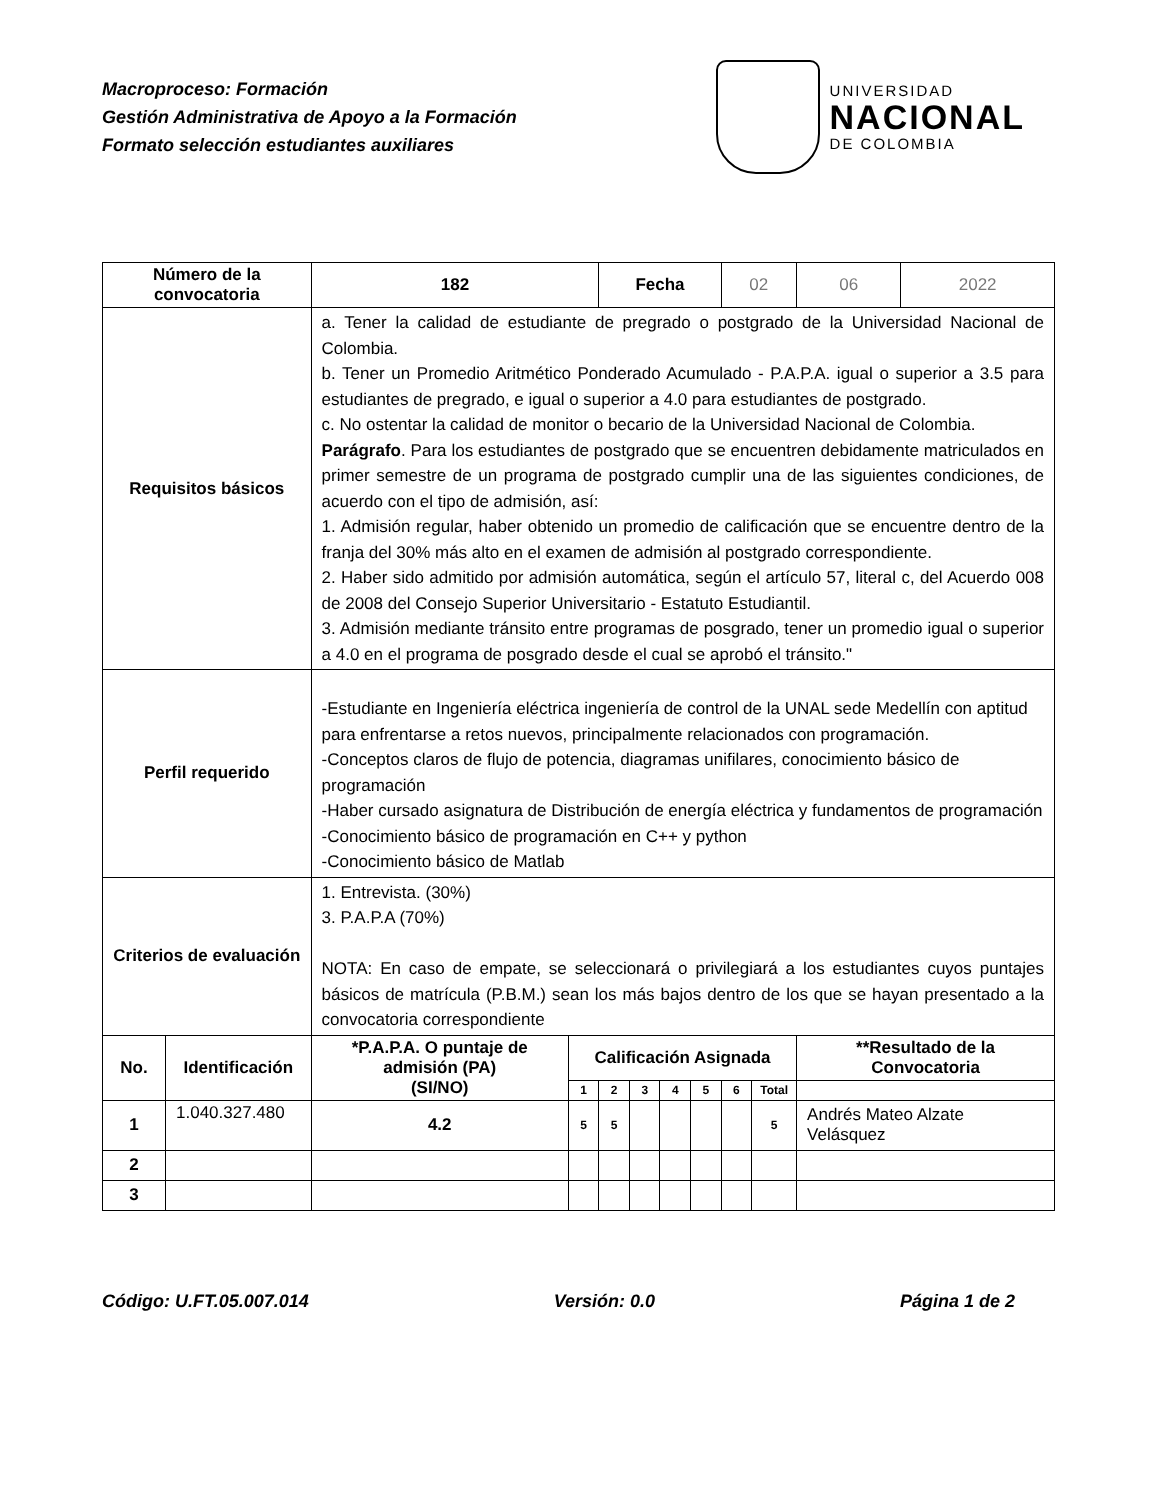Macroproceso: Formación
Gestión Administrativa de Apoyo a la Formación
Formato selección estudiantes auxiliares
UNIVERSIDAD
NACIONAL
DE COLOMBIA
| Número de la convocatoria | | 182 | | Fecha | | | | 02 | | 06 | 2022 |
| Requisitos básicos | | a. Tener la calidad de estudiante de pregrado o postgrado de la Universidad Nacional de Colombia. b. Tener un Promedio Aritmético Ponderado Acumulado - P.A.P.A. igual o superior a 3.5 para estudiantes de pregrado, e igual o superior a 4.0 para estudiantes de postgrado. c. No ostentar la calidad de monitor o becario de la Universidad Nacional de Colombia. Parágrafo . Para los estudiantes de postgrado que se encuentren debidamente matriculados en primer semestre de un programa de postgrado cumplir una de las siguientes condiciones, de acuerdo con el tipo de admisión, así: 1. Admisión regular, haber obtenido un promedio de calificación que se encuentre dentro de la franja del 30% más alto en el examen de admisión al postgrado correspondiente. 2. Haber sido admitido por admisión automática, según el artículo 57, literal c, del Acuerdo 008 de 2008 del Consejo Superior Universitario - Estatuto Estudiantil. 3. Admisión mediante tránsito entre programas de posgrado, tener un promedio igual o superior a 4.0 en el programa de posgrado desde el cual se aprobó el tránsito." | | | | | | | | | |
| Perfil requerido | | -Estudiante en Ingeniería eléctrica ingeniería de control de la UNAL sede Medellín con aptitud para enfrentarse a retos nuevos, principalmente relacionados con programación. -Conceptos claros de flujo de potencia, diagramas unifilares, conocimiento básico de programación -Haber cursado asignatura de Distribución de energía eléctrica y fundamentos de programación -Conocimiento básico de programación en C++ y python -Conocimiento básico de Matlab | | | | | | | | | |
| Criterios de evaluación | | 1. Entrevista. (30%) 3. P.A.P.A (70%) NOTA: En caso de empate, se seleccionará o privilegiará a los estudiantes cuyos puntajes básicos de matrícula (P.B.M.) sean los más bajos dentro de los que se hayan presentado a la convocatoria correspondiente | | | | | | | | | |
| No. | Identificación | *P.A.P.A. O puntaje de admisión (PA) (SI/NO) | Calificación Asignada | | | | | | | **Resultado de la Convocatoria | |
| | | | 1 | 2 | 3 | 4 | 5 | 6 | Total | | |
| 1 | 1.040.327.480 | 4.2 | 5 | 5 | | | | | 5 | Andrés Mateo Alzate Velásquez | |
| 2 | | | | | | | | | | | |
| 3 | | | | | | | | | | | |
Código: U.FT.05.007.014 Versión: 0.0 Página 1 de 2